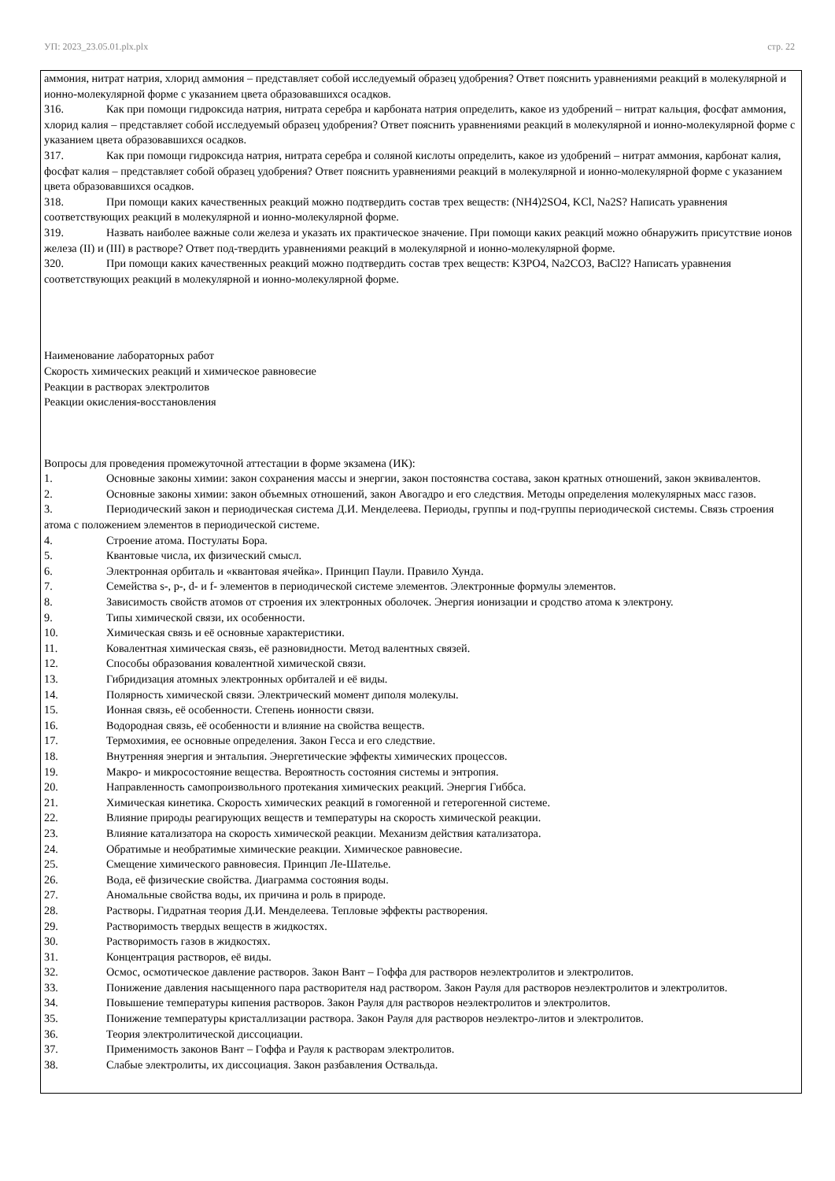УП: 2023_23.05.01.plx.plx стр. 22
аммония, нитрат натрия, хлорид аммония – представляет собой исследуемый образец удобрения? Ответ пояснить уравнениями реакций в молекулярной и ионно-молекулярной форме с указанием цвета образовавшихся осадков.
316. Как при помощи гидроксида натрия, нитрата серебра и карбоната натрия определить, какое из удобрений – нитрат кальция, фосфат аммония, хлорид калия – представляет собой исследуемый образец удобрения? Ответ пояснить уравнениями реакций в молекулярной и ионно-молекулярной форме с указанием цвета образовавшихся осадков.
317. Как при помощи гидроксида натрия, нитрата серебра и соляной кислоты определить, какое из удобрений – нитрат аммония, карбонат калия, фосфат калия – представляет собой образец удобрения? Ответ пояснить уравнениями реакций в молекулярной и ионно-молекулярной форме с указанием цвета образовавшихся осадков.
318. При помощи каких качественных реакций можно подтвердить состав трех веществ: (NH4)2SO4, KCl, Na2S? Написать уравнения соответствующих реакций в молекулярной и ионно-молекулярной форме.
319. Назвать наиболее важные соли железа и указать их практическое значение. При помощи каких реакций можно обнаружить присутствие ионов железа (II) и (III) в растворе? Ответ под-твердить уравнениями реакций в молекулярной и ионно-молекулярной форме.
320. При помощи каких качественных реакций можно подтвердить состав трех веществ: K3PO4, Na2CO3, BaCl2? Написать уравнения соответствующих реакций в молекулярной и ионно-молекулярной форме.
Наименование лабораторных работ
Скорость химических реакций и химическое равновесие
Реакции в растворах электролитов
Реакции окисления-восстановления
Вопросы для проведения промежуточной аттестации в форме экзамена (ИК):
1. Основные законы химии: закон сохранения массы и энергии, закон постоянства состава, закон кратных отношений, закон эквивалентов.
2. Основные законы химии: закон объемных отношений, закон Авогадро и его следствия. Методы определения молекулярных масс газов.
3. Периодический закон и периодическая система Д.И. Менделеева. Периоды, группы и под-группы периодической системы. Связь строения атома с положением элементов в периодической системе.
4. Строение атома. Постулаты Бора.
5. Квантовые числа, их физический смысл.
6. Электронная орбиталь и «квантовая ячейка». Принцип Паули. Правило Хунда.
7. Семейства s-, p-, d- и f- элементов в периодической системе элементов. Электронные формулы элементов.
8. Зависимость свойств атомов от строения их электронных оболочек. Энергия ионизации и сродство атома к электрону.
9. Типы химической связи, их особенности.
10. Химическая связь и её основные характеристики.
11. Ковалентная химическая связь, её разновидности. Метод валентных связей.
12. Способы образования ковалентной химической связи.
13. Гибридизация атомных электронных орбиталей и её виды.
14. Полярность химической связи. Электрический момент диполя молекулы.
15. Ионная связь, её особенности. Степень ионности связи.
16. Водородная связь, её особенности и влияние на свойства веществ.
17. Термохимия, ее основные определения. Закон Гесса и его следствие.
18. Внутренняя энергия и энтальпия. Энергетические эффекты химических процессов.
19. Макро- и микросостояние вещества. Вероятность состояния системы и энтропия.
20. Направленность самопроизвольного протекания химических реакций. Энергия Гиббса.
21. Химическая кинетика. Скорость химических реакций в гомогенной и гетерогенной системе.
22. Влияние природы реагирующих веществ и температуры на скорость химической реакции.
23. Влияние катализатора на скорость химической реакции. Механизм действия катализатора.
24. Обратимые и необратимые химические реакции. Химическое равновесие.
25. Смещение химического равновесия. Принцип Ле-Шателье.
26. Вода, её физические свойства. Диаграмма состояния воды.
27. Аномальные свойства воды, их причина и роль в природе.
28. Растворы. Гидратная теория Д.И. Менделеева. Тепловые эффекты растворения.
29. Растворимость твердых веществ в жидкостях.
30. Растворимость газов в жидкостях.
31. Концентрация растворов, её виды.
32. Осмос, осмотическое давление растворов. Закон Вант – Гоффа для растворов неэлектролитов и электролитов.
33. Понижение давления насыщенного пара растворителя над раствором. Закон Рауля для растворов неэлектролитов и электролитов.
34. Повышение температуры кипения растворов. Закон Рауля для растворов неэлектролитов и электролитов.
35. Понижение температуры кристаллизации раствора. Закон Рауля для растворов неэлектро-литов и электролитов.
36. Теория электролитической диссоциации.
37. Применимость законов Вант – Гоффа и Рауля к растворам электролитов.
38. Слабые электролиты, их диссоциация. Закон разбавления Оствальда.